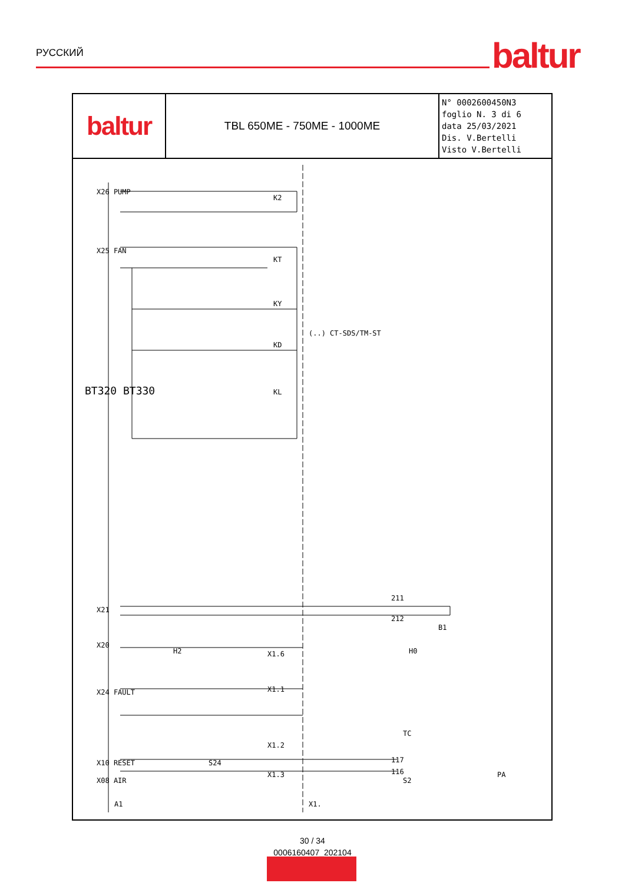РУССКИЙ baltur
baltur
TBL 650ME - 750ME - 1000ME
N° 0002600450N3
foglio N. 3 di 6
data 25/03/2021
Dis. V.Bertelli
Visto V.Bertelli
X26 PUMP
X25 FAN
X21
X20
X24 FAULT
X10 RESET
X08 AIR
BT320 BT330
(..) CT-SDS/TM-ST
K2
KT
KY
KD
KL
211
212
B1
X1.6
H0
H2
X1.1
X1.2
X1.3
TC
S2
S24
117
116
PA
A1
X1.
30 / 34
0006160407_202104